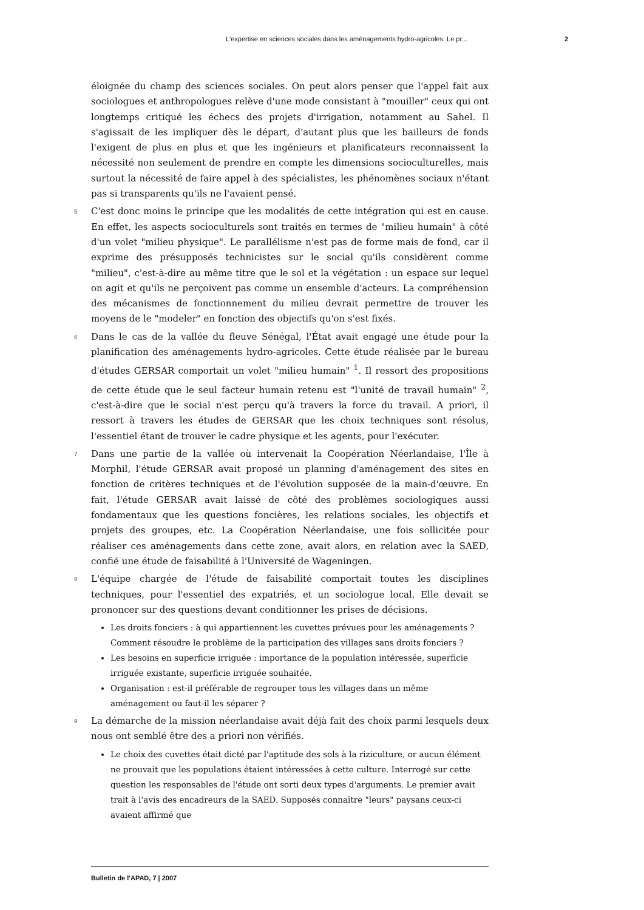L'expertise en sciences sociales dans les aménagements hydro-agricoles. Le pr... 2
éloignée du champ des sciences sociales. On peut alors penser que l'appel fait aux sociologues et anthropologues relève d'une mode consistant à "mouiller" ceux qui ont longtemps critiqué les échecs des projets d'irrigation, notamment au Sahel. Il s'agissait de les impliquer dès le départ, d'autant plus que les bailleurs de fonds l'exigent de plus en plus et que les ingénieurs et planificateurs reconnaissent la nécessité non seulement de prendre en compte les dimensions socioculturelles, mais surtout la nécessité de faire appel à des spécialistes, les phénomènes sociaux n'étant pas si transparents qu'ils ne l'avaient pensé.
5 C'est donc moins le principe que les modalités de cette intégration qui est en cause. En effet, les aspects socioculturels sont traités en termes de "milieu humain" à côté d'un volet "milieu physique". Le parallélisme n'est pas de forme mais de fond, car il exprime des présupposés technicistes sur le social qu'ils considèrent comme "milieu", c'est-à-dire au même titre que le sol et la végétation : un espace sur lequel on agit et qu'ils ne perçoivent pas comme un ensemble d'acteurs. La compréhension des mécanismes de fonctionnement du milieu devrait permettre de trouver les moyens de le "modeler" en fonction des objectifs qu'on s'est fixés.
6 Dans le cas de la vallée du fleuve Sénégal, l'État avait engagé une étude pour la planification des aménagements hydro-agricoles. Cette étude réalisée par le bureau d'études GERSAR comportait un volet "milieu humain" <sup>1</sup>. Il ressort des propositions de cette étude que le seul facteur humain retenu est "l'unité de travail humain" <sup>2</sup>, c'est-à-dire que le social n'est perçu qu'à travers la force du travail. A priori, il ressort à travers les études de GERSAR que les choix techniques sont résolus, l'essentiel étant de trouver le cadre physique et les agents, pour l'exécuter.
7 Dans une partie de la vallée où intervenait la Coopération Néerlandaise, l'Île à Morphil, l'étude GERSAR avait proposé un planning d'aménagement des sites en fonction de critères techniques et de l'évolution supposée de la main-d'œuvre. En fait, l'étude GERSAR avait laissé de côté des problèmes sociologiques aussi fondamentaux que les questions foncières, les relations sociales, les objectifs et projets des groupes, etc. La Coopération Néerlandaise, une fois sollicitée pour réaliser ces aménagements dans cette zone, avait alors, en relation avec la SAED, confié une étude de faisabilité à l'Université de Wageningen.
8 L'équipe chargée de l'étude de faisabilité comportait toutes les disciplines techniques, pour l'essentiel des expatriés, et un sociologue local. Elle devait se prononcer sur des questions devant conditionner les prises de décisions.
Les droits fonciers : à qui appartiennent les cuvettes prévues pour les aménagements ? Comment résoudre le problème de la participation des villages sans droits fonciers ?
Les besoins en superficie irriguée : importance de la population intéressée, superficie irriguée existante, superficie irriguée souhaitée.
Organisation : est-il préférable de regrouper tous les villages dans un même aménagement ou faut-il les séparer ?
9 La démarche de la mission néerlandaise avait déjà fait des choix parmi lesquels deux nous ont semblé être des a priori non vérifiés.
Le choix des cuvettes était dicté par l'aptitude des sols à la riziculture, or aucun élément ne prouvait que les populations étaient intéressées à cette culture. Interrogé sur cette question les responsables de l'étude ont sorti deux types d'arguments. Le premier avait trait à l'avis des encadreurs de la SAED. Supposés connaître "leurs" paysans ceux-ci avaient affirmé que
Bulletin de l'APAD, 7 | 2007